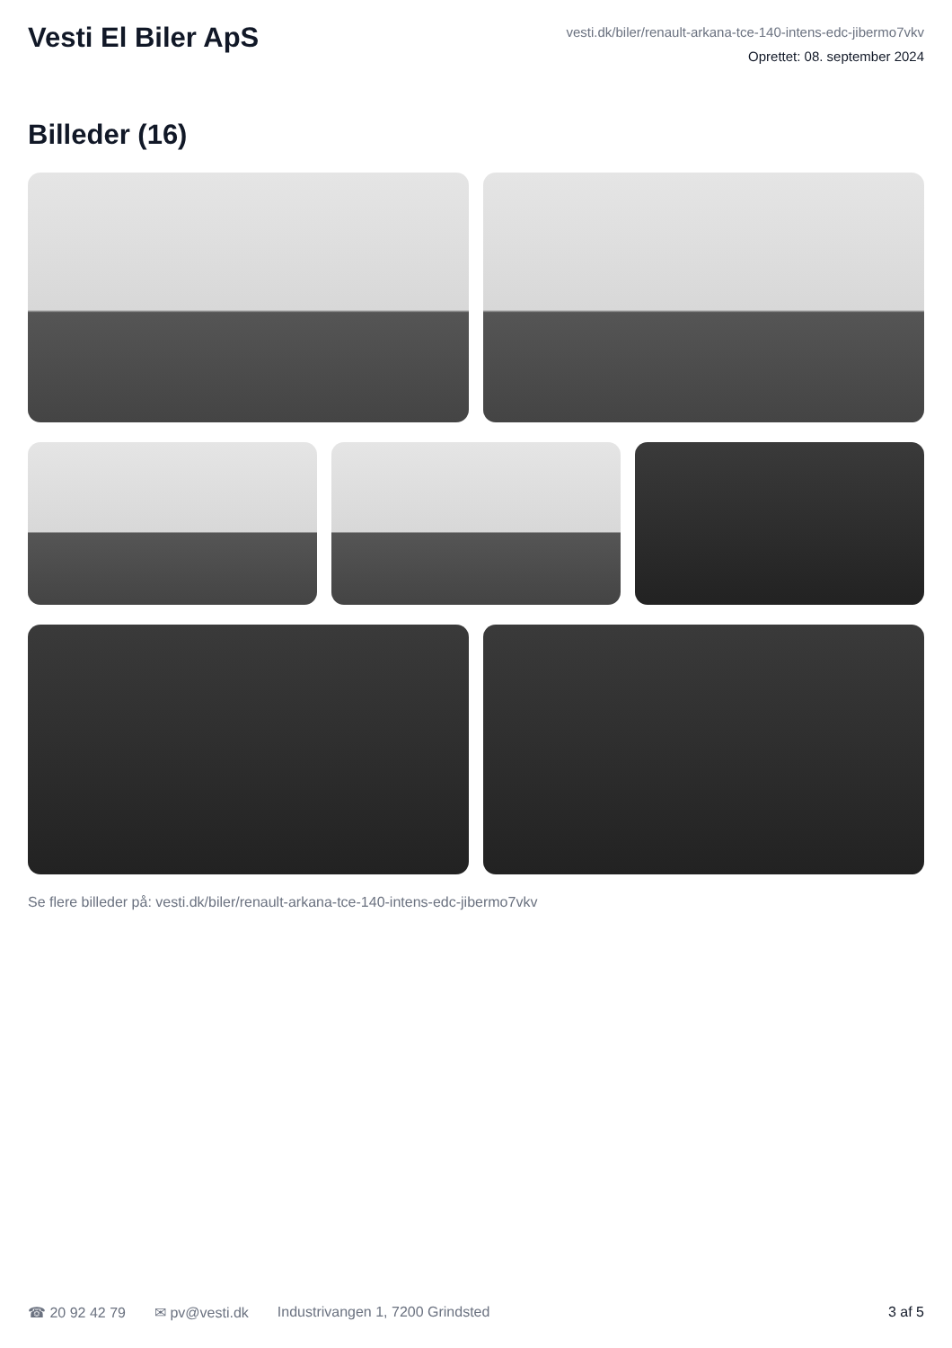Vesti El Biler ApS
vesti.dk/biler/renault-arkana-tce-140-intens-edc-jibermo7vkv
Oprettet: 08. september 2024
Billeder (16)
Se flere billeder på: vesti.dk/biler/renault-arkana-tce-140-intens-edc-jibermo7vkv
☎ 20 92 42 79 ✉ pv@vesti.dk Industrivangen 1, 7200 Grindsted 3 af 5